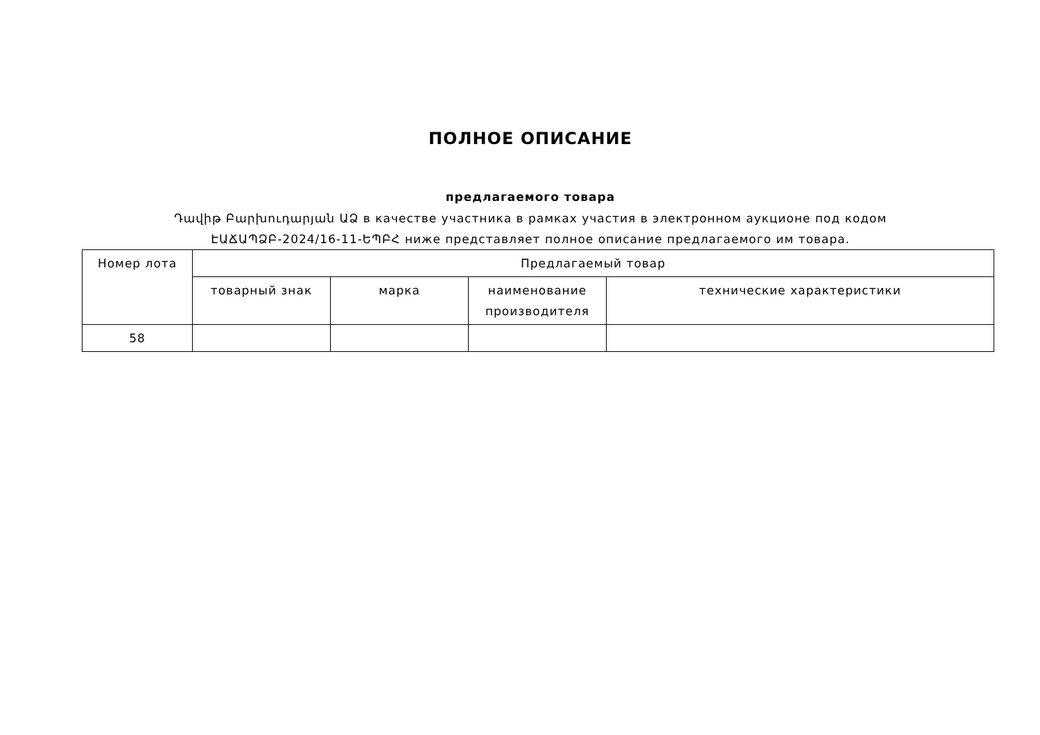ПОЛНОЕ ОПИСАНИЕ
предлагаемого товара
Դավիթ Բարխուդարյան ԱՁ в качестве участника в рамках участия в электронном аукционе под кодом
ԷԱՃԱՊՁԲ-2024/16-11-ԵՊԲՀ ниже представляет полное описание предлагаемого им товара.
| Номер лота | Предлагаемый товар | | | |
| --- | --- | --- | --- | --- |
| | товарный знак | марка | наименование производителя | технические характеристики |
| 58 | | | | |